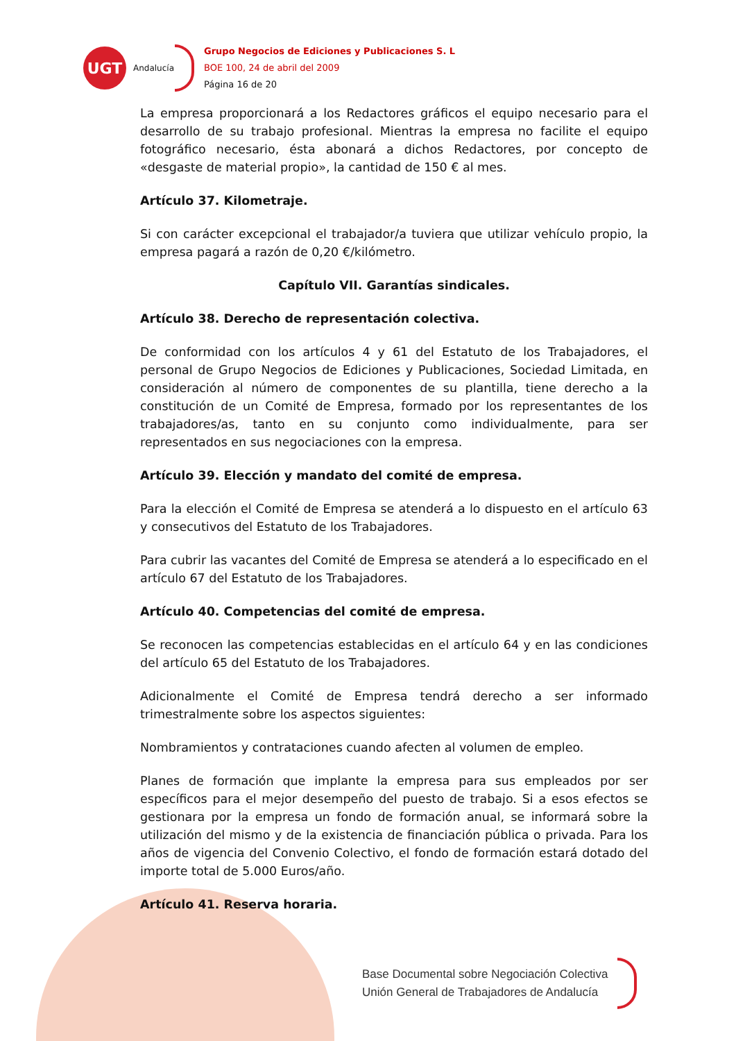UGT
Andalucía
Grupo Negocios de Ediciones y Publicaciones S. L
BOE 100, 24 de abril del 2009
Página 16 de 20
La empresa proporcionará a los Redactores gráficos el equipo necesario para el desarrollo de su trabajo profesional. Mientras la empresa no facilite el equipo fotográfico necesario, ésta abonará a dichos Redactores, por concepto de «desgaste de material propio», la cantidad de 150 € al mes.
Artículo 37. Kilometraje.
Si con carácter excepcional el trabajador/a tuviera que utilizar vehículo propio, la empresa pagará a razón de 0,20 €/kilómetro.
Capítulo VII. Garantías sindicales.
Artículo 38. Derecho de representación colectiva.
De conformidad con los artículos 4 y 61 del Estatuto de los Trabajadores, el personal de Grupo Negocios de Ediciones y Publicaciones, Sociedad Limitada, en consideración al número de componentes de su plantilla, tiene derecho a la constitución de un Comité de Empresa, formado por los representantes de los trabajadores/as, tanto en su conjunto como individualmente, para ser representados en sus negociaciones con la empresa.
Artículo 39. Elección y mandato del comité de empresa.
Para la elección el Comité de Empresa se atenderá a lo dispuesto en el artículo 63 y consecutivos del Estatuto de los Trabajadores.
Para cubrir las vacantes del Comité de Empresa se atenderá a lo especificado en el artículo 67 del Estatuto de los Trabajadores.
Artículo 40. Competencias del comité de empresa.
Se reconocen las competencias establecidas en el artículo 64 y en las condiciones del artículo 65 del Estatuto de los Trabajadores.
Adicionalmente el Comité de Empresa tendrá derecho a ser informado trimestralmente sobre los aspectos siguientes:
Nombramientos y contrataciones cuando afecten al volumen de empleo.
Planes de formación que implante la empresa para sus empleados por ser específicos para el mejor desempeño del puesto de trabajo. Si a esos efectos se gestionara por la empresa un fondo de formación anual, se informará sobre la utilización del mismo y de la existencia de financiación pública o privada. Para los años de vigencia del Convenio Colectivo, el fondo de formación estará dotado del importe total de 5.000 Euros/año.
Artículo 41. Reserva horaria.
Base Documental sobre Negociación Colectiva
Unión General de Trabajadores de Andalucía